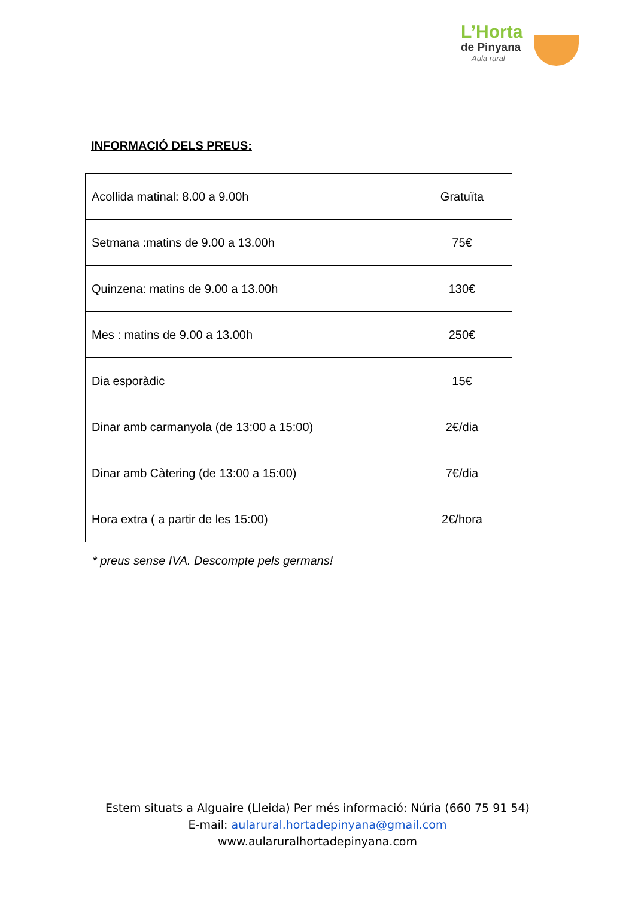L’Horta
de Pinyana
Aula rural
INFORMACIÓ DELS PREUS:
| Acollida matinal: 8.00 a 9.00h | Gratuïta |
| Setmana :matins de 9.00 a 13.00h | 75€ |
| Quinzena: matins de 9.00 a 13.00h | 130€ |
| Mes : matins de 9.00 a 13.00h | 250€ |
| Dia esporàdic | 15€ |
| Dinar amb carmanyola (de 13:00 a 15:00) | 2€/dia |
| Dinar amb Càtering (de 13:00 a 15:00) | 7€/dia |
| Hora extra ( a partir de les 15:00) | 2€/hora |
* preus sense IVA. Descompte pels germans!
Estem situats a Alguaire (Lleida) Per més informació: Núria (660 75 91 54)
E-mail: aularural.hortadepinyana@gmail.com
www.aularuralhortadepinyana.com